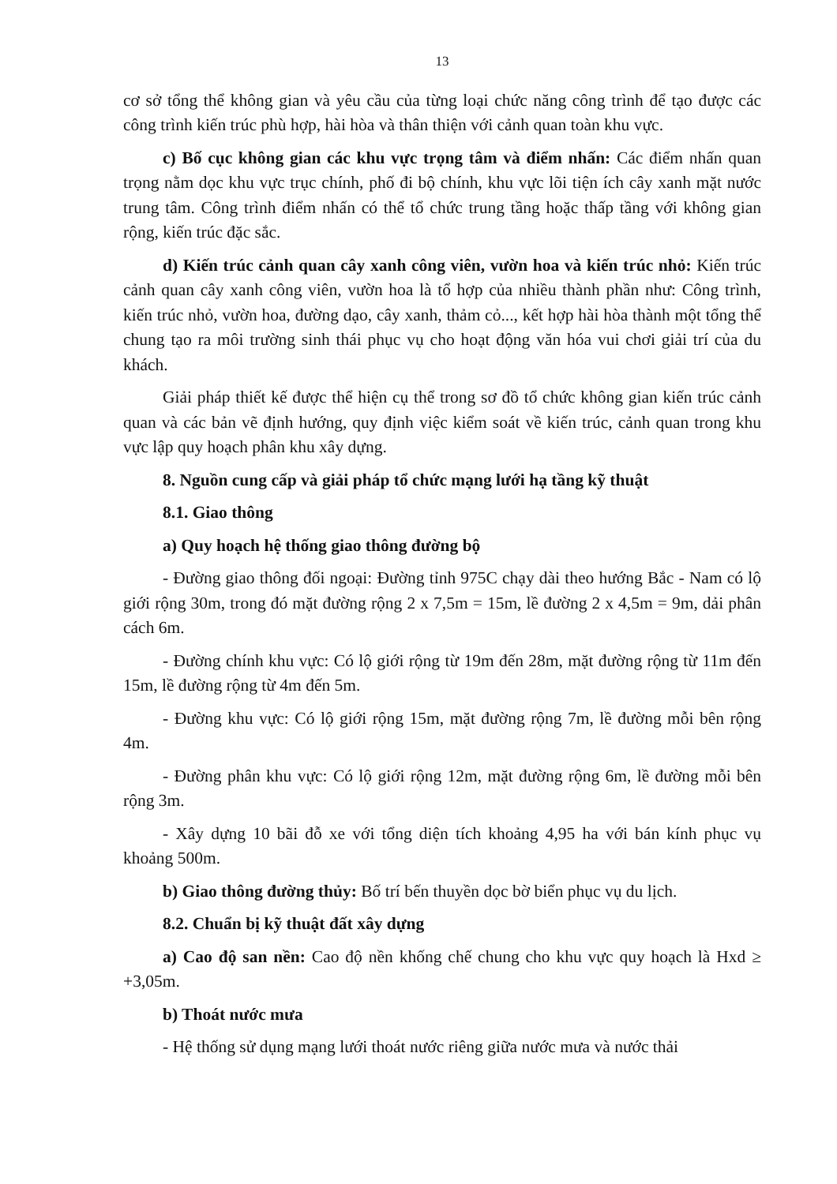13
cơ sở tổng thể không gian và yêu cầu của từng loại chức năng công trình để tạo được các công trình kiến trúc phù hợp, hài hòa và thân thiện với cảnh quan toàn khu vực.
c) Bố cục không gian các khu vực trọng tâm và điểm nhấn: Các điểm nhấn quan trọng nằm dọc khu vực trục chính, phố đi bộ chính, khu vực lõi tiện ích cây xanh mặt nước trung tâm. Công trình điểm nhấn có thể tổ chức trung tầng hoặc thấp tầng với không gian rộng, kiến trúc đặc sắc.
d) Kiến trúc cảnh quan cây xanh công viên, vườn hoa và kiến trúc nhỏ: Kiến trúc cảnh quan cây xanh công viên, vườn hoa là tổ hợp của nhiều thành phần như: Công trình, kiến trúc nhỏ, vườn hoa, đường dạo, cây xanh, thảm cỏ..., kết hợp hài hòa thành một tổng thể chung tạo ra môi trường sinh thái phục vụ cho hoạt động văn hóa vui chơi giải trí của du khách.
Giải pháp thiết kế được thể hiện cụ thể trong sơ đồ tổ chức không gian kiến trúc cảnh quan và các bản vẽ định hướng, quy định việc kiểm soát về kiến trúc, cảnh quan trong khu vực lập quy hoạch phân khu xây dựng.
8. Nguồn cung cấp và giải pháp tổ chức mạng lưới hạ tầng kỹ thuật
8.1. Giao thông
a) Quy hoạch hệ thống giao thông đường bộ
- Đường giao thông đối ngoại: Đường tỉnh 975C chạy dài theo hướng Bắc - Nam có lộ giới rộng 30m, trong đó mặt đường rộng 2 x 7,5m = 15m, lề đường 2 x 4,5m = 9m, dải phân cách 6m.
- Đường chính khu vực: Có lộ giới rộng từ 19m đến 28m, mặt đường rộng từ 11m đến 15m, lề đường rộng từ 4m đến 5m.
- Đường khu vực: Có lộ giới rộng 15m, mặt đường rộng 7m, lề đường mỗi bên rộng 4m.
- Đường phân khu vực: Có lộ giới rộng 12m, mặt đường rộng 6m, lề đường mỗi bên rộng 3m.
- Xây dựng 10 bãi đỗ xe với tổng diện tích khoảng 4,95 ha với bán kính phục vụ khoảng 500m.
b) Giao thông đường thủy: Bố trí bến thuyền dọc bờ biển phục vụ du lịch.
8.2. Chuẩn bị kỹ thuật đất xây dựng
a) Cao độ san nền: Cao độ nền khống chế chung cho khu vực quy hoạch là Hxd ≥ +3,05m.
b) Thoát nước mưa
- Hệ thống sử dụng mạng lưới thoát nước riêng giữa nước mưa và nước thải